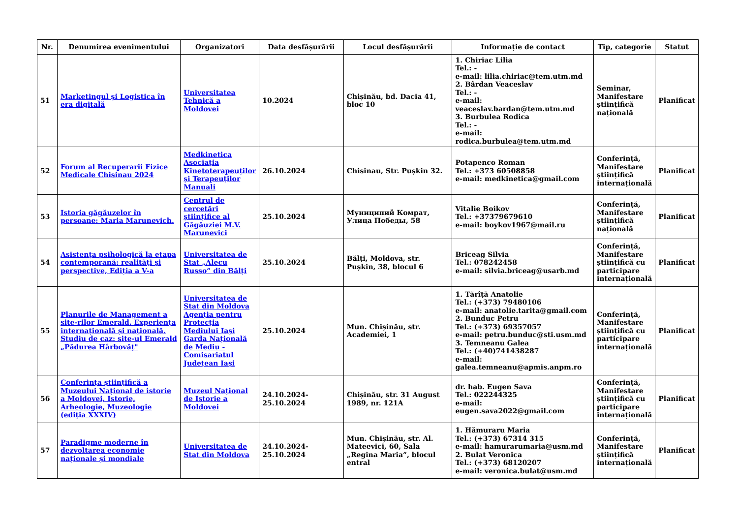| Nr. | Denumirea evenimentului | Organizatori | Data desfășurării | Locul desfășurării | Informație de contact | Tip, categorie | Statut |
| --- | --- | --- | --- | --- | --- | --- | --- |
| 51 | Marketingul şi Logistica în era digitală | Universitatea Tehnică a Moldovei | 10.2024 | Chișinău, bd. Dacia 41, bloc 10 | 1. Chiriac Lilia Tel.: - e-mail: lilia.chiriac@tem.utm.md 2. Bârdan Veaceslav Tel.: - e-mail: veaceslav.bardan@tem.utm.md 3. Burbulea Rodica Tel.: - e-mail: rodica.burbulea@tem.utm.md | Seminar, Manifestare științifică națională | Planificat |
| 52 | Forum al Recuperarii Fizice Medicale Chisinau 2024 | Medkinetica Asociația Kinetoterapeuților și Terapeuților Manuali | 26.10.2024 | Chisinau, Str. Pușkin 32. | Potapenco Roman Tel.: +373 60508858 e-mail: medkinetica@gmail.com | Conferință, Manifestare științifică internațională | Planificat |
| 53 | Istoria găgăuzelor în persoane: Maria Marunevich. | Centrul de cercetări științifice al Găgăuziei M.V. Marunevici | 25.10.2024 | Муниципий Комрат, Улица Победы, 58 | Vitalie Boikov Tel.: +37379679610 e-mail: boykov1967@mail.ru | Conferință, Manifestare științifică națională | Planificat |
| 54 | Asistența psihologică la etapa contemporană: realități și perspective, Ediția a V-a | Universitatea de Stat „Alecu Russo” din Bălți | 25.10.2024 | Bălți, Moldova, str. Pușkin, 38, blocul 6 | Briceag Silvia Tel.: 078242458 e-mail: silvia.briceag@usarb.md | Conferință, Manifestare științifică cu participare internațională | Planificat |
| 55 | Planurile de Management a site-rilor Emerald. Experiența internațională și națională. Studiu de caz: site-ul Emerald „Pădurea Hârbovăț" | Universitatea de Stat din Moldova Agenția pentru Protecția Mediului Iași Garda Națională de Mediu - Comisariatul Județean Iași | 25.10.2024 | Mun. Chișinău, str. Academiei, 1 | 1. Tărîță Anatolie Tel.: (+373) 79480106 e-mail: anatolie.tarita@gmail.com 2. Bunduc Petru Tel.: (+373) 69357057 e-mail: petru.bunduc@sti.usm.md 3. Temneanu Galea Tel.: (+40)741438287 e-mail: galea.temneanu@apmis.anpm.ro | Conferință, Manifestare științifică cu participare internațională | Planificat |
| 56 | Conferința științifică a Muzeului Național de istorie a Moldovei, Istorie, Arheologie, Muzeologie (ediția XXXIV) | Muzeul Național de Istorie a Moldovei | 24.10.2024-25.10.2024 | Chișinău, str. 31 August 1989, nr. 121A | dr. hab. Eugen Sava Tel.: 022244325 e-mail: eugen.sava2022@gmail.com | Conferință, Manifestare științifică cu participare internațională | Planificat |
| 57 | Paradigme moderne în dezvoltarea economie naționale și mondiale | Universitatea de Stat din Moldova | 24.10.2024-25.10.2024 | Mun. Chișinău, str. Al. Mateevici, 60, Sala „Regina Maria”, blocul entral | 1. Hămuraru Maria Tel.: (+373) 67314 315 e-mail: hamurarumaria@usm.md 2. Bulat Veronica Tel.: (+373) 68120207 e-mail: veronica.bulat@usm.md | Conferință, Manifestare științifică internațională | Planificat |